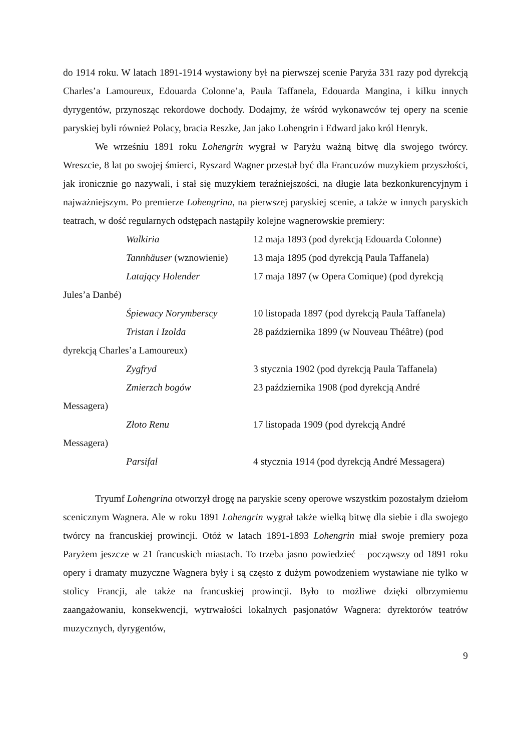do 1914 roku. W latach 1891-1914 wystawiony był na pierwszej scenie Paryża 331 razy pod dyrekcją Charles’a Lamoureux, Edouarda Colonne’a, Paula Taffanela, Edouarda Mangina, i kilku innych dyrygentów, przynosząc rekordowe dochody. Dodajmy, że wśród wykonawców tej opery na scenie paryskiej byli również Polacy, bracia Reszke, Jan jako Lohengrin i Edward jako król Henryk.
We wrześniu 1891 roku Lohengrin wygrał w Paryżu ważną bitwę dla swojego twórcy. Wreszcie, 8 lat po swojej śmierci, Ryszard Wagner przestał być dla Francuzów muzykiem przyszłości, jak ironicznie go nazywali, i stał się muzykiem teraźniejszości, na długie lata bezkonkurencyjnym i najważniejszym. Po premierze Lohengrina, na pierwszej paryskiej scenie, a także w innych paryskich teatrach, w dość regularnych odstępach nastąpiły kolejne wagnerowskie premiery:
Walkiria 12 maja 1893 (pod dyrekcją Edouarda Colonne)
Tannhäuser (wznowienie)
13 maja 1895 (pod dyrekcją Paula Taffanela)
Latający Holender 17 maja 1897 (w Opera Comique) (pod dyrekcją
Jules’a Danbé)
Śpiewacy Norymberscy 10 listopada 1897 (pod dyrekcją Paula Taffanela)
Tristan i Izolda 28 października 1899 (w Nouveau Théâtre) (pod
dyrekcją Charles’a Lamoureux)
Zygfryd 3 stycznia 1902 (pod dyrekcją Paula Taffanela)
Zmierzch bogów 23 października 1908 (pod dyrekcją André
Messagera)
Złoto Renu 17 listopada 1909 (pod dyrekcją André
Messagera)
Parsifal 4 stycznia 1914 (pod dyrekcją André Messagera)
Tryumf Lohengrina otworzył drogę na paryskie sceny operowe wszystkim pozostałym dziełom scenicznym Wagnera. Ale w roku 1891 Lohengrin wygrał także wielką bitwę dla siebie i dla swojego twórcy na francuskiej prowincji. Otóż w latach 1891-1893 Lohengrin miał swoje premiery poza Paryżem jeszcze w 21 francuskich miastach. To trzeba jasno powiedzieć – począwszy od 1891 roku opery i dramaty muzyczne Wagnera były i są często z dużym powodzeniem wystawiane nie tylko w stolicy Francji, ale także na francuskiej prowincji. Było to możliwe dzięki olbrzymiemu zaangażowaniu, konsekwencji, wytrwałości lokalnych pasjonatów Wagnera: dyrektorów teatrów muzycznych, dyrygentów,
9